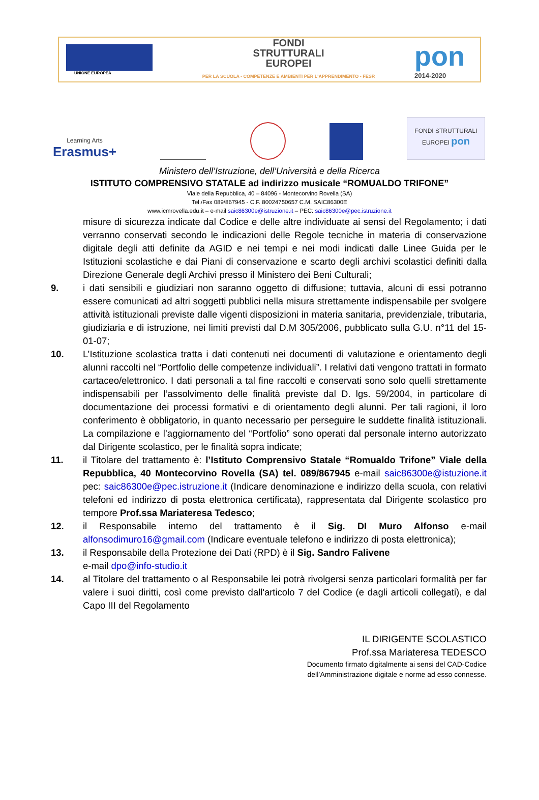UNIONE EUROPEA
FONDI
STRUTTURALI
EUROPEI
PER LA SCUOLA - COMPETENZE E AMBIENTI PER L'APPRENDIMENTO - FESR
pon
2014-2020
Learning Arts
Erasmus+
FONDI STRUTTURALI EUROPEI pon
Ministero dell’Istruzione, dell’Università e della Ricerca
ISTITUTO COMPRENSIVO STATALE ad indirizzo musicale “ROMUALDO TRIFONE”
Viale della Repubblica, 40 – 84096 - Montecorvino Rovella (SA)
Tel./Fax 089/867945 - C.F. 80024750657 C.M. SAIC86300E
www.icmrovella.edu.it – e-mail saic86300e@istruzione.it – PEC: saic86300e@pec.istruzione.it
misure di sicurezza indicate dal Codice e delle altre individuate ai sensi del Regolamento; i dati verranno conservati secondo le indicazioni delle Regole tecniche in materia di conservazione digitale degli atti definite da AGID e nei tempi e nei modi indicati dalle Linee Guida per le Istituzioni scolastiche e dai Piani di conservazione e scarto degli archivi scolastici definiti dalla Direzione Generale degli Archivi presso il Ministero dei Beni Culturali;
9. i dati sensibili e giudiziari non saranno oggetto di diffusione; tuttavia, alcuni di essi potranno essere comunicati ad altri soggetti pubblici nella misura strettamente indispensabile per svolgere attività istituzionali previste dalle vigenti disposizioni in materia sanitaria, previdenziale, tributaria, giudiziaria e di istruzione, nei limiti previsti dal D.M 305/2006, pubblicato sulla G.U. n°11 del 15-01-07;
10. L’Istituzione scolastica tratta i dati contenuti nei documenti di valutazione e orientamento degli alunni raccolti nel “Portfolio delle competenze individuali”. I relativi dati vengono trattati in formato cartaceo/elettronico. I dati personali a tal fine raccolti e conservati sono solo quelli strettamente indispensabili per l’assolvimento delle finalità previste dal D. lgs. 59/2004, in particolare di documentazione dei processi formativi e di orientamento degli alunni. Per tali ragioni, il loro conferimento è obbligatorio, in quanto necessario per perseguire le suddette finalità istituzionali. La compilazione e l’aggiornamento del “Portfolio” sono operati dal personale interno autorizzato dal Dirigente scolastico, per le finalità sopra indicate;
11. il Titolare del trattamento è: l’Istituto Comprensivo Statale “Romualdo Trifone” Viale della Repubblica, 40 Montecorvino Rovella (SA) tel. 089/867945 e-mail saic86300e@istuzione.it pec: saic86300e@pec.istruzione.it (Indicare denominazione e indirizzo della scuola, con relativi telefoni ed indirizzo di posta elettronica certificata), rappresentata dal Dirigente scolastico pro tempore Prof.ssa Mariateresa Tedesco;
12. il Responsabile interno del trattamento è il Sig. DI Muro Alfonso e-mail alfonsodimuro16@gmail.com (Indicare eventuale telefono e indirizzo di posta elettronica);
13. il Responsabile della Protezione dei Dati (RPD) è il Sig. Sandro Falivene
e-mail dpo@info-studio.it
14. al Titolare del trattamento o al Responsabile lei potrà rivolgersi senza particolari formalità per far valere i suoi diritti, così come previsto dall'articolo 7 del Codice (e dagli articoli collegati), e dal Capo III del Regolamento
IL DIRIGENTE SCOLASTICO
Prof.ssa Mariateresa TEDESCO
Documento firmato digitalmente ai sensi del CAD-Codice
dell’Amministrazione digitale e norme ad esso connesse.